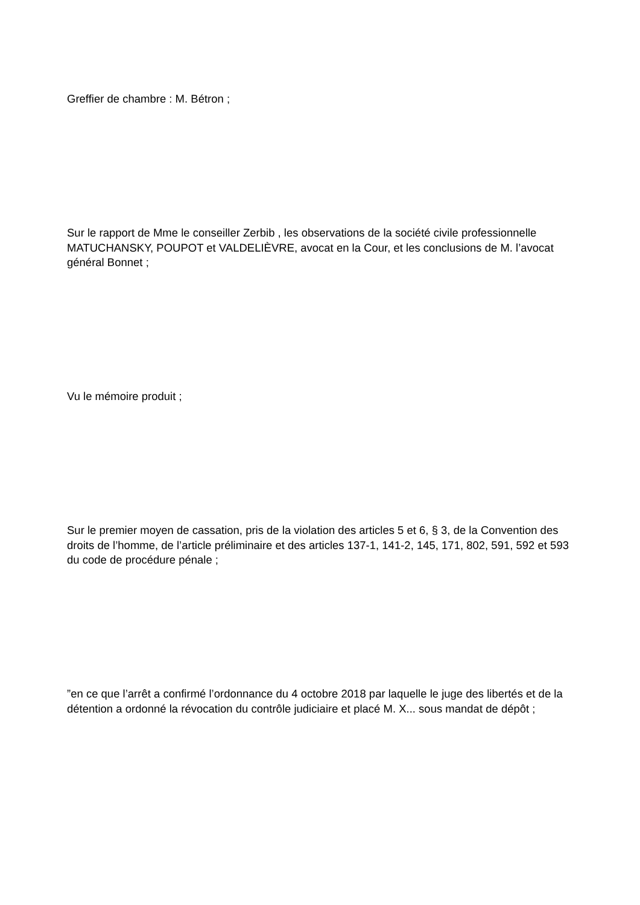Greffier de chambre : M. Bétron ;
Sur le rapport de Mme le conseiller Zerbib , les observations de la société civile professionnelle MATUCHANSKY, POUPOT et VALDELIÈVRE, avocat en la Cour, et les conclusions de M. l’avocat général Bonnet ;
Vu le mémoire produit ;
Sur le premier moyen de cassation, pris de la violation des articles 5 et 6, § 3, de la Convention des droits de l’homme, de l’article préliminaire et des articles 137-1, 141-2, 145, 171, 802, 591, 592 et 593 du code de procédure pénale ;
”en ce que l’arrêt a confirmé l’ordonnance du 4 octobre 2018 par laquelle le juge des libertés et de la détention a ordonné la révocation du contrôle judiciaire et placé M. X... sous mandat de dépôt ;